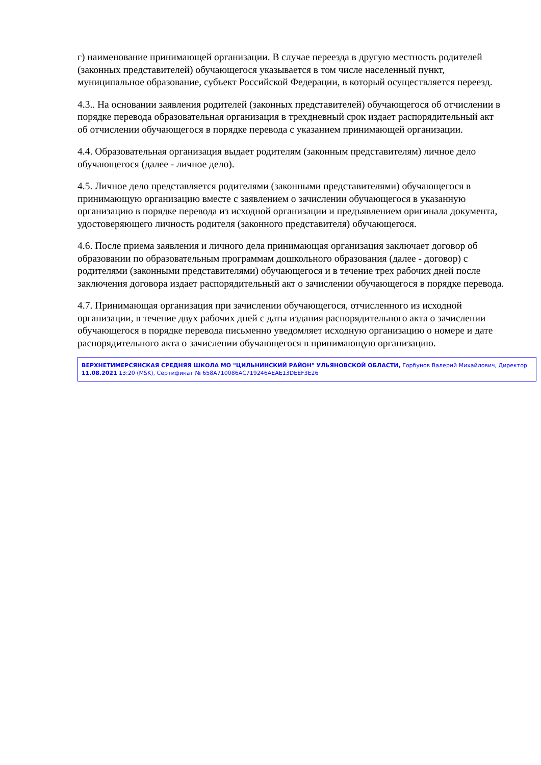г) наименование принимающей организации. В случае переезда в другую местность родителей (законных представителей) обучающегося указывается в том числе населенный пункт, муниципальное образование, субъект Российской Федерации, в который осуществляется переезд.
4.3.. На основании заявления родителей (законных представителей) обучающегося об отчислении в порядке перевода образовательная организация в трехдневный срок издает распорядительный акт об отчислении обучающегося в порядке перевода с указанием принимающей организации.
4.4. Образовательная организация выдает родителям (законным представителям) личное дело обучающегося (далее - личное дело).
4.5. Личное дело представляется родителями (законными представителями) обучающегося в принимающую организацию вместе с заявлением о зачислении обучающегося в указанную организацию в порядке перевода из исходной организации и предъявлением оригинала документа, удостоверяющего личность родителя (законного представителя) обучающегося.
4.6. После приема заявления и личного дела принимающая организация заключает договор об образовании по образовательным программам дошкольного образования (далее - договор) с родителями (законными представителями) обучающегося и в течение трех рабочих дней после заключения договора издает распорядительный акт о зачислении обучающегося в порядке перевода.
4.7. Принимающая организация при зачислении обучающегося, отчисленного из исходной организации, в течение двух рабочих дней с даты издания распорядительного акта о зачислении обучающегося в порядке перевода письменно уведомляет исходную организацию о номере и дате распорядительного акта о зачислении обучающегося в принимающую организацию.
ВЕРХНЕТИМЕРСЯНСКАЯ СРЕДНЯЯ ШКОЛА МО "ЦИЛЬНИНСКИЙ РАЙОН" УЛЬЯНОВСКОЙ ОБЛАСТИ, Горбунов Валерий Михайлович, Директор
11.08.2021 13:20 (MSK), Сертификат № 658A710086AC719246AEAE13DEEF3E26